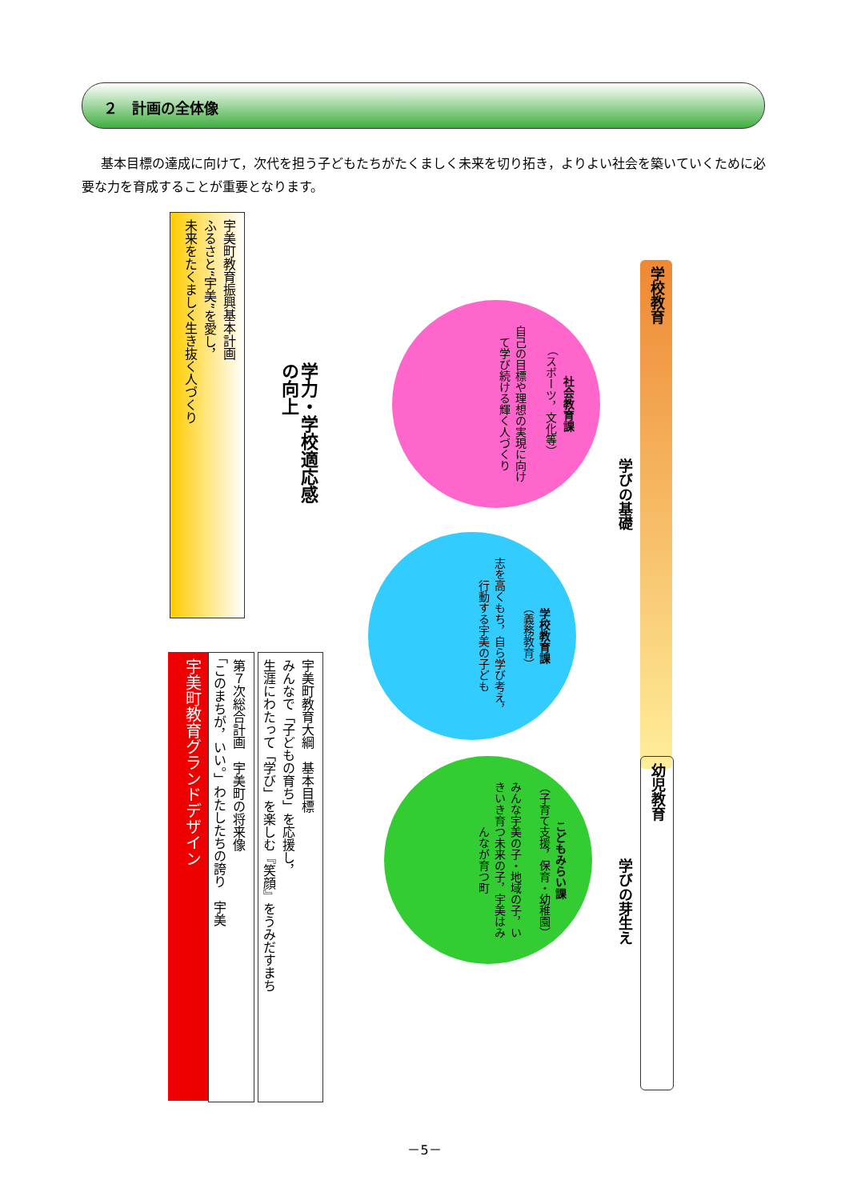２　計画の全体像
基本目標の達成に向けて，次代を担う子どもたちがたくましく未来を切り拓き，よりよい社会を築いていくために必要な力を育成することが重要となります。
宇美町教育振興基本計画
ふるさと“宇美”を愛し，
未来をたくましく生き抜く人づくり
宇美町教育グランドデザイン
第７次総合計画　宇美町の将来像
「このまちが，いい。」わたしたちの誇り　宇美
宇美町教育大綱　基本目標
みんなで「子どもの育ち」を応援し，
生涯にわたって「学び」を楽しむ『笑顔』をうみだすまち
学力・学校適応感
の向上
社会教育課
（スポーツ，文化等）
自己の目標や理想の実現に向けて学び続ける輝く人づくり
学校教育課
（義務教育）
志を高くもち，自ら学び考え，行動する宇美の子ども
こどもみらい課
（子育て支援，保育・幼稚園）
みんな宇美の子・地域の子，いきいき育つ未来の子，宇美はみんなが育つ町
学びの基礎
学校教育
学びの芽生え
幼児教育
－5－